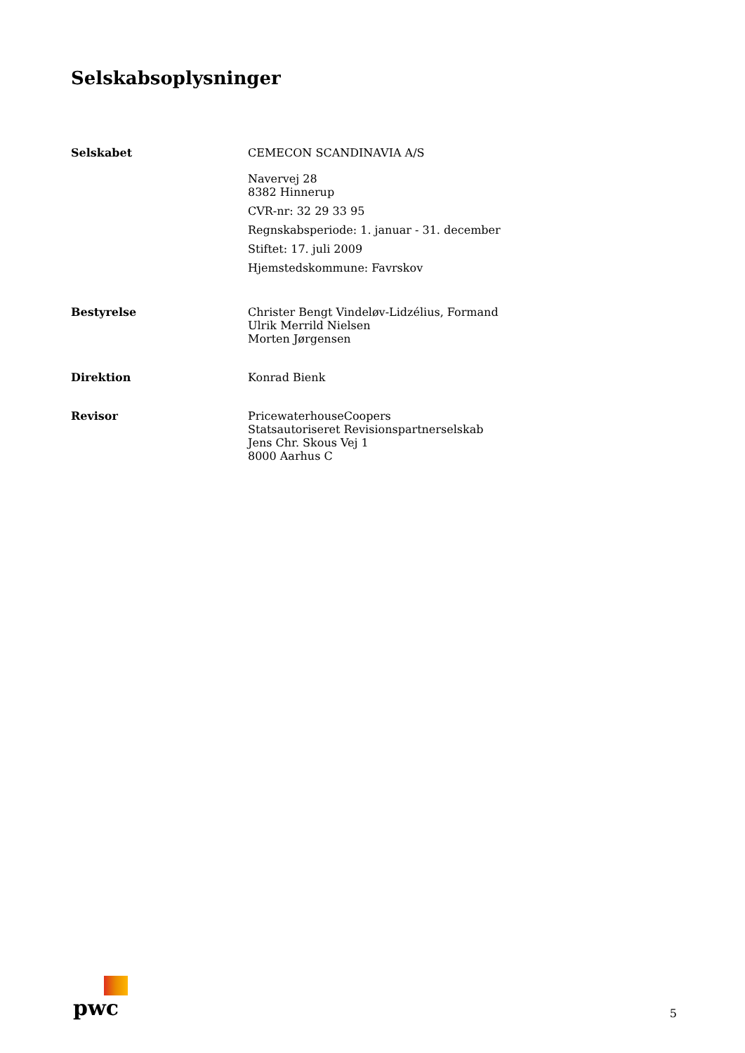Selskabsoplysninger
Selskabet CEMECON SCANDINAVIA A/S
Navervej 28
8382 Hinnerup
CVR-nr: 32 29 33 95
Regnskabsperiode: 1. januar - 31. december
Stiftet: 17. juli 2009
Hjemstedskommune: Favrskov
Bestyrelse Christer Bengt Vindeløv-Lidzélius, Formand
Ulrik Merrild Nielsen
Morten Jørgensen
Direktion Konrad Bienk
Revisor PricewaterhouseCoopers
Statsautoriseret Revisionspartnerselskab
Jens Chr. Skous Vej 1
8000 Aarhus C
pwc
5